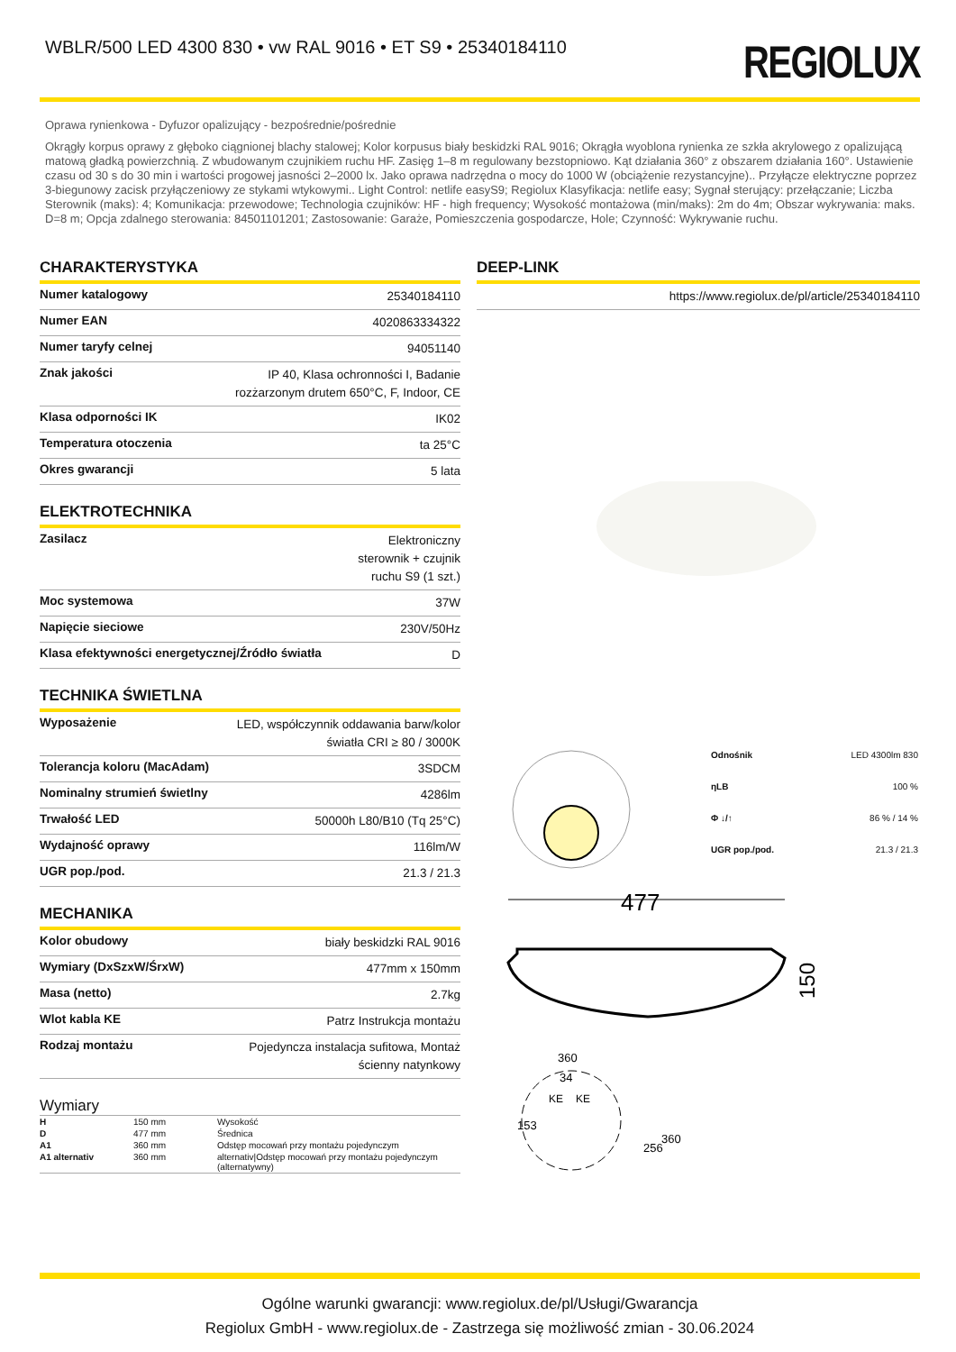WBLR/500 LED 4300 830 • vw RAL 9016 • ET S9 • 25340184110
REGIOLUX
Oprawa rynienkowa - Dyfuzor opalizujący - bezpośrednie/pośrednie
Okrągły korpus oprawy z głęboko ciągnionej blachy stalowej; Kolor korpusus biały beskidzki RAL 9016; Okrągła wyoblona rynienka ze szkła akrylowego z opalizującą matową gładką powierzchnią. Z wbudowanym czujnikiem ruchu HF. Zasięg 1–8 m regulowany bezstopniowo. Kąt działania 360° z obszarem działania 160°. Ustawienie czasu od 30 s do 30 min i wartości progowej jasności 2–2000 lx. Jako oprawa nadrzędna o mocy do 1000 W (obciążenie rezystancyjne).. Przyłącze elektryczne poprzez 3-biegunowy zacisk przyłączeniowy ze stykami wtykowymi.. Light Control: netlife easyS9; Regiolux Klasyfikacja: netlife easy; Sygnał sterujący: przełączanie; Liczba Sterownik (maks): 4; Komunikacja: przewodowe; Technologia czujników: HF - high frequency; Wysokość montażowa (min/maks): 2m do 4m; Obszar wykrywania: maks. D=8 m; Opcja zdalnego sterowania: 84501101201; Zastosowanie: Garaże, Pomieszczenia gospodarcze, Hole; Czynność: Wykrywanie ruchu.
CHARAKTERYSTYKA
| Numer katalogowy | 25340184110 |
| Numer EAN | 4020863334322 |
| Numer taryfy celnej | 94051140 |
| Znak jakości | IP 40, Klasa ochronności I, Badanie rozżarzonym drutem 650°C, F, Indoor, CE |
| Klasa odporności IK | IK02 |
| Temperatura otoczenia | ta 25°C |
| Okres gwarancji | 5 lata |
ELEKTROTECHNIKA
| Zasilacz | Elektroniczny sterownik + czujnik ruchu S9 (1 szt.) |
| Moc systemowa | 37W |
| Napięcie sieciowe | 230V/50Hz |
| Klasa efektywności energetycznej/Źródło światła | D |
TECHNIKA ŚWIETLNA
| Wyposażenie | LED, współczynnik oddawania barw/kolor światła CRI ≥ 80 / 3000K |
| Tolerancja koloru (MacAdam) | 3SDCM |
| Nominalny strumień świetlny | 4286lm |
| Trwałość LED | 50000h L80/B10 (Tq 25°C) |
| Wydajność oprawy | 116lm/W |
| UGR pop./pod. | 21.3 / 21.3 |
MECHANIKA
| Kolor obudowy | biały beskidzki RAL 9016 |
| Wymiary (DxSzxW/ŚrxW) | 477mm x 150mm |
| Masa (netto) | 2.7kg |
| Wlot kabla KE | Patrz Instrukcja montażu |
| Rodzaj montażu | Pojedyncza instalacja sufitowa, Montaż ścienny natynkowy |
Wymiary
| H | 150 mm | Wysokość |
| D | 477 mm | Średnica |
| A1 | 360 mm | Odstęp mocowań przy montażu pojedynczym |
| A1 alternativ | 360 mm | alternativ/Odstęp mocowań przy montażu pojedynczym (alternatywny) |
DEEP-LINK
| https://www.regiolux.de/pl/article/25340184110 |
| Odnośnik | LED 4300lm 830 |
| ηLB | 100 % |
| Φ ↓/↑ | 86 % / 14 % |
| UGR pop./pod. | 21.3 / 21.3 |
477
150
360
34
KE
KE
153
256
360
Ogólne warunki gwarancji: www.regiolux.de/pl/Usługi/Gwarancja
Regiolux GmbH - www.regiolux.de - Zastrzega się możliwość zmian - 30.06.2024